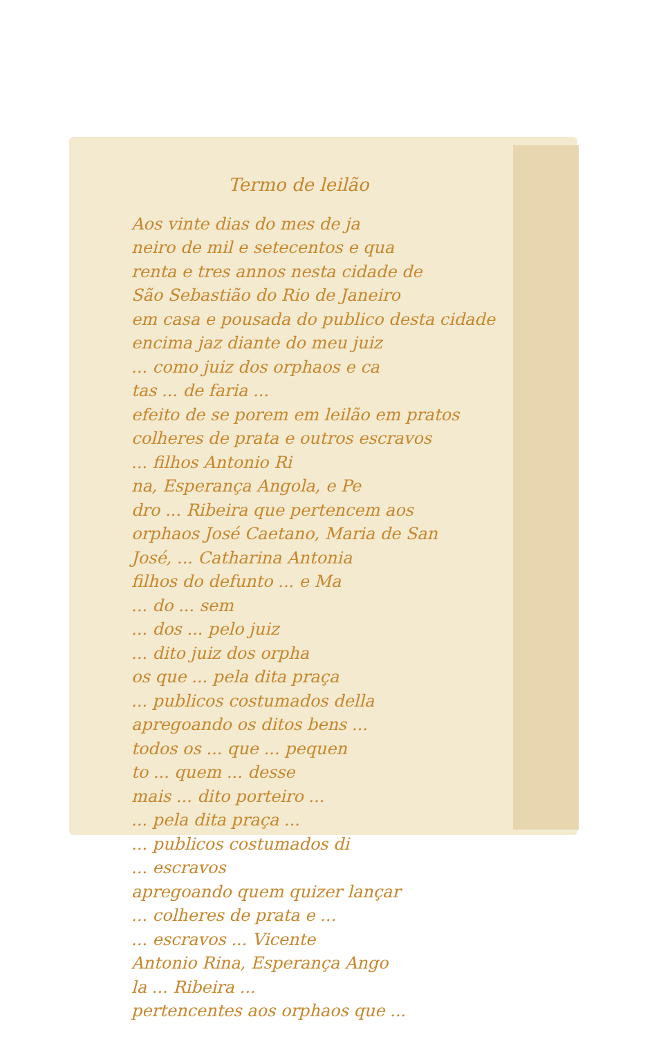Termo de leilão
Aos vinte dias do mes de ja
neiro de mil e setecentos e qua
renta e tres annos nesta cidade de
São Sebastião do Rio de Janeiro
em casa e pousada do publico desta cidade
encima jaz diante do meu juiz
... como juiz dos orphaos e ca
tas ... de faria ...
efeito de se porem em leilão em pratos
colheres de prata e outros escravos
... filhos Antonio Ri
na, Esperança Angola, e Pe
dro ... Ribeira que pertencem aos
orphaos José Caetano, Maria de San
José, ... Catharina Antonia
filhos do defunto ... e Ma
... do ... sem
... dos ... pelo juiz
... dito juiz dos orpha
os que ... pela dita praça
... publicos costumados della
apregoando os ditos bens ...
todos os ... que ... pequen
to ... quem ... desse
mais ... dito porteiro ...
... pela dita praça ...
... publicos costumados di
... escravos
apregoando quem quizer lançar
... colheres de prata e ...
... escravos ... Vicente
Antonio Rina, Esperança Ango
la ... Ribeira ...
pertencentes aos orphaos que ...